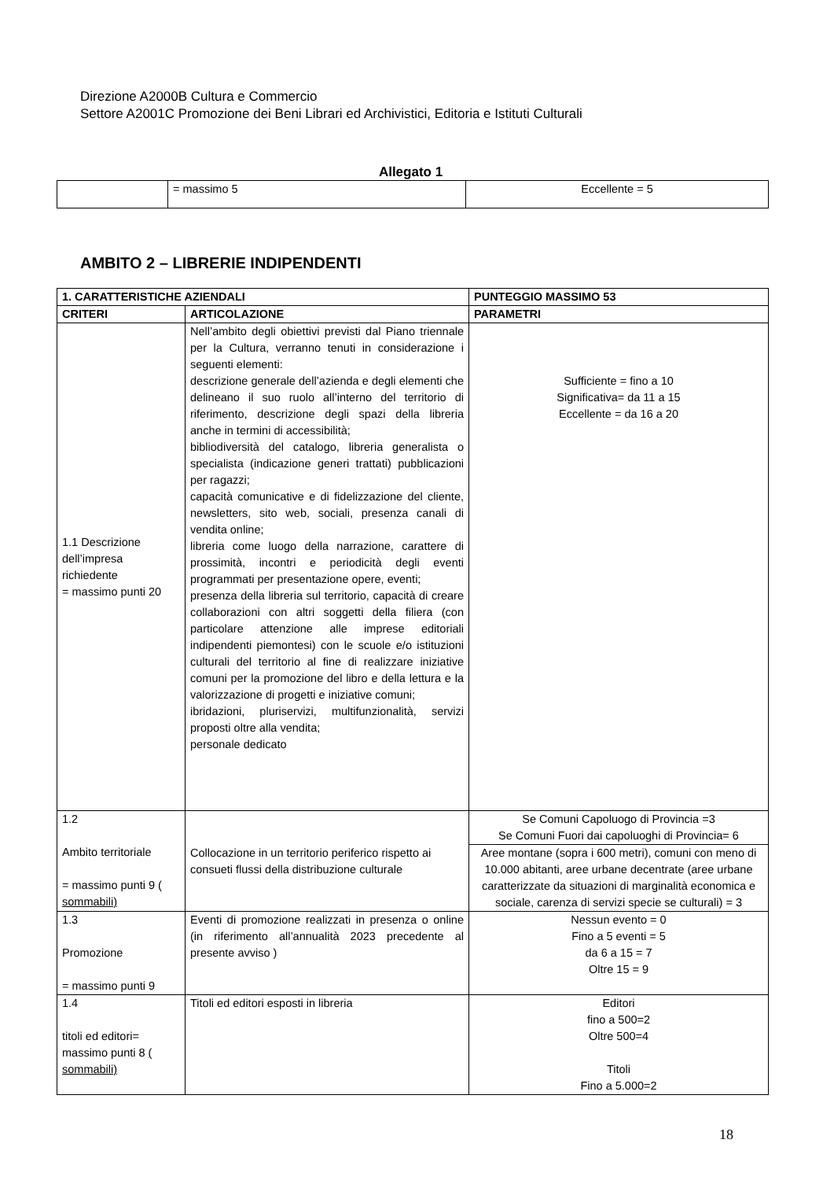Direzione A2000B Cultura e Commercio
Settore A2001C Promozione dei Beni Librari ed Archivistici, Editoria e Istituti Culturali
Allegato 1
| | = massimo 5 | Eccellente = 5 |
AMBITO 2 – LIBRERIE INDIPENDENTI
| 1. CARATTERISTICHE AZIENDALI | | PUNTEGGIO MASSIMO 53 |
| --- | --- | --- |
| CRITERI | ARTICOLAZIONE | PARAMETRI |
| 1.1 Descrizione dell’impresa richiedente = massimo punti 20 | Nell’ambito degli obiettivi previsti dal Piano triennale per la Cultura, verranno tenuti in considerazione i seguenti elementi: descrizione generale dell’azienda e degli elementi che delineano il suo ruolo all’interno del territorio di riferimento, descrizione degli spazi della libreria anche in termini di accessibilità; bibliodiversità del catalogo, libreria generalista o specialista (indicazione generi trattati) pubblicazioni per ragazzi; capacità comunicative e di fidelizzazione del cliente, newsletters, sito web, sociali, presenza canali di vendita online; libreria come luogo della narrazione, carattere di prossimità, incontri e periodicità degli eventi programmati per presentazione opere, eventi; presenza della libreria sul territorio, capacità di creare collaborazioni con altri soggetti della filiera (con particolare attenzione alle imprese editoriali indipendenti piemontesi) con le scuole e/o istituzioni culturali del territorio al fine di realizzare iniziative comuni per la promozione del libro e della lettura e la valorizzazione di progetti e iniziative comuni; ibridazioni, pluriservizi, multifunzionalità, servizi proposti oltre alla vendita; personale dedicato | Sufficiente = fino a 10 Significativa= da 11 a 15 Eccellente = da 16 a 20 |
| 1.2 Ambito territoriale = massimo punti 9 ( sommabili) | Collocazione in un territorio periferico rispetto ai consueti flussi della distribuzione culturale | Se Comuni Capoluogo di Provincia =3 Se Comuni Fuori dai capoluoghi di Provincia= 6 |
| | | Aree montane (sopra i 600 metri), comuni con meno di 10.000 abitanti, aree urbane decentrate (aree urbane caratterizzate da situazioni di marginalità economica e sociale, carenza di servizi specie se culturali) = 3 |
| 1.3 Promozione = massimo punti 9 | Eventi di promozione realizzati in presenza o online (in riferimento all’annualità 2023 precedente al presente avviso ) | Nessun evento = 0 Fino a 5 eventi = 5 da 6 a 15 = 7 Oltre 15 = 9 |
| 1.4 titoli ed editori= massimo punti 8 ( sommabili) | Titoli ed editori esposti in libreria | Editori fino a 500=2 Oltre 500=4 Titoli Fino a 5.000=2 |
18